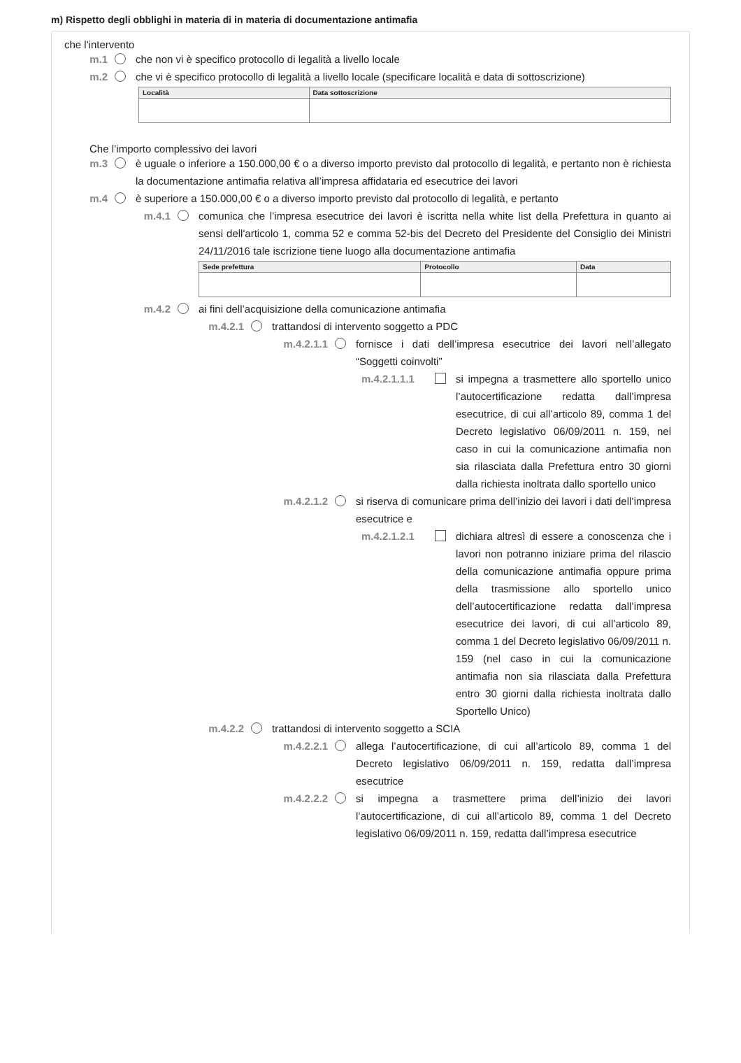m) Rispetto degli obblighi in materia di in materia di documentazione antimafia
che l'intervento
m.1 che non vi è specifico protocollo di legalità a livello locale
m.2 che vi è specifico protocollo di legalità a livello locale (specificare località e data di sottoscrizione)
| Località | Data sottoscrizione |
| --- | --- |
Che l’importo complessivo dei lavori
m.3 è uguale o inferiore a 150.000,00 € o a diverso importo previsto dal protocollo di legalità, e pertanto non è richiesta la documentazione antimafia relativa all’impresa affidataria ed esecutrice dei lavori
m.4 è superiore a 150.000,00 € o a diverso importo previsto dal protocollo di legalità, e pertanto
m.4.1 comunica che l’impresa esecutrice dei lavori è iscritta nella white list della Prefettura in quanto ai sensi dell'articolo 1, comma 52 e comma 52-bis del Decreto del Presidente del Consiglio dei Ministri 24/11/2016 tale iscrizione tiene luogo alla documentazione antimafia
| Sede prefettura | Protocollo | Data |
| --- | --- | --- |
m.4.2 ai fini dell’acquisizione della comunicazione antimafia
m.4.2.1 trattandosi di intervento soggetto a PDC
m.4.2.1.1 fornisce i dati dell’impresa esecutrice dei lavori nell’allegato “Soggetti coinvolti”
m.4.2.1.1.1 si impegna a trasmettere allo sportello unico l’autocertificazione redatta dall’impresa esecutrice, di cui all’articolo 89, comma 1 del Decreto legislativo 06/09/2011 n. 159, nel caso in cui la comunicazione antimafia non sia rilasciata dalla Prefettura entro 30 giorni dalla richiesta inoltrata dallo sportello unico
m.4.2.1.2 si riserva di comunicare prima dell’inizio dei lavori i dati dell’impresa esecutrice e
m.4.2.1.2.1 dichiara altresì di essere a conoscenza che i lavori non potranno iniziare prima del rilascio della comunicazione antimafia oppure prima della trasmissione allo sportello unico dell’autocertificazione redatta dall’impresa esecutrice dei lavori, di cui all’articolo 89, comma 1 del Decreto legislativo 06/09/2011 n. 159 (nel caso in cui la comunicazione antimafia non sia rilasciata dalla Prefettura entro 30 giorni dalla richiesta inoltrata dallo Sportello Unico)
m.4.2.2 trattandosi di intervento soggetto a SCIA
m.4.2.2.1 allega l’autocertificazione, di cui all’articolo 89, comma 1 del Decreto legislativo 06/09/2011 n. 159, redatta dall’impresa esecutrice
m.4.2.2.2 si impegna a trasmettere prima dell’inizio dei lavori l’autocertificazione, di cui all’articolo 89, comma 1 del Decreto legislativo 06/09/2011 n. 159, redatta dall’impresa esecutrice